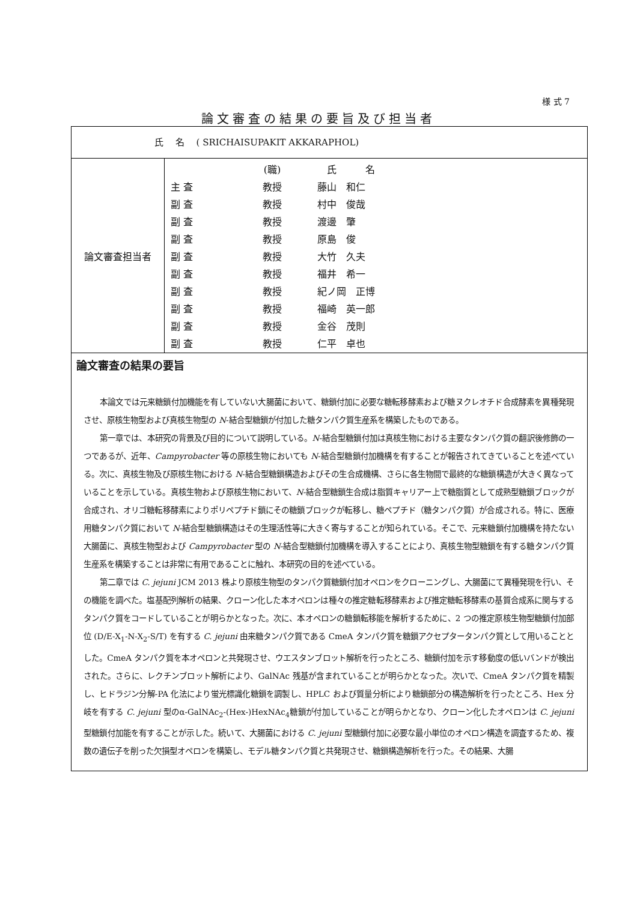様 式 7
論文審査の結果の要旨及び担当者
氏　 名　 ( SRICHAISUPAKIT AKKARAPHOL)
| 論文審査担当者 | (職) 氏 名 主 査 教授 藤山 和仁 副 査 教授 村中 俊哉 副 査 教授 渡邊 肇 副 査 教授 原島 俊 副 査 教授 大竹 久夫 副 査 教授 福井 希一 副 査 教授 紀ノ岡 正博 副 査 教授 福崎 英一郎 副 査 教授 金谷 茂則 副 査 教授 仁平 卓也 |
論文審査の結果の要旨
本論文では元来糖鎖付加機能を有していない大腸菌において、糖鎖付加に必要な糖転移酵素および糖ヌクレオチド合成酵素を異種発現させ、原核生物型および真核生物型の N-結合型糖鎖が付加した糖タンパク質生産系を構築したものである。
第一章では、本研究の背景及び目的について説明している。N-結合型糖鎖付加は真核生物における主要なタンパク質の翻訳後修飾の一つであるが、近年、Campyrobacter 等の原核生物においても N-結合型糖鎖付加機構を有することが報告されてきていることを述べている。次に、真核生物及び原核生物における N-結合型糖鎖構造およびその生合成機構、さらに各生物間で最終的な糖鎖構造が大きく異なっていることを示している。真核生物および原核生物において、N-結合型糖鎖生合成は脂質キャリアー上で糖脂質として成熟型糖鎖ブロックが合成され、オリゴ糖転移酵素によりポリペプチド鎖にその糖鎖ブロックが転移し、糖ペプチド（糖タンパク質）が合成される。特に、医療用糖タンパク質において N-結合型糖鎖構造はその生理活性等に大きく寄与することが知られている。そこで、元来糖鎖付加機構を持たない大腸菌に、真核生物型および Campyrobacter 型の N-結合型糖鎖付加機構を導入することにより、真核生物型糖鎖を有する糖タンパク質生産系を構築することは非常に有用であることに触れ、本研究の目的を述べている。
第二章では C. jejuni JCM 2013 株より原核生物型のタンパク質糖鎖付加オペロンをクローニングし、大腸菌にて異種発現を行い、その機能を調べた。塩基配列解析の結果、クローン化した本オペロンは種々の推定糖転移酵素および推定糖転移酵素の基質合成系に関与するタンパク質をコードしていることが明らかとなった。次に、本オペロンの糖鎖転移能を解析するために、2 つの推定原核生物型糖鎖付加部位 (D/E-X<sub>1</sub>-N-X<sub>2</sub>-S/T) を有する C. jejuni 由来糖タンパク質である CmeA タンパク質を糖鎖アクセプタータンパク質として用いることとした。CmeA タンパク質を本オペロンと共発現させ、ウエスタンブロット解析を行ったところ、糖鎖付加を示す移動度の低いバンドが検出された。さらに、レクチンブロット解析により、GalNAc 残基が含まれていることが明らかとなった。次いで、CmeA タンパク質を精製し、ヒドラジン分解-PA 化法により蛍光標識化糖鎖を調製し、HPLC および質量分析により糖鎖部分の構造解析を行ったところ、Hex 分岐を有する C. jejuni 型のα-GalNAc<sub>2</sub>-(Hex-)HexNAc<sub>4</sub>糖鎖が付加していることが明らかとなり、クローン化したオペロンは C. jejuni 型糖鎖付加能を有することが示した。続いて、大腸菌における C. jejuni 型糖鎖付加に必要な最小単位のオペロン構造を調査するため、複数の遺伝子を削った欠損型オペロンを構築し、モデル糖タンパク質と共発現させ、糖鎖構造解析を行った。その結果、大腸